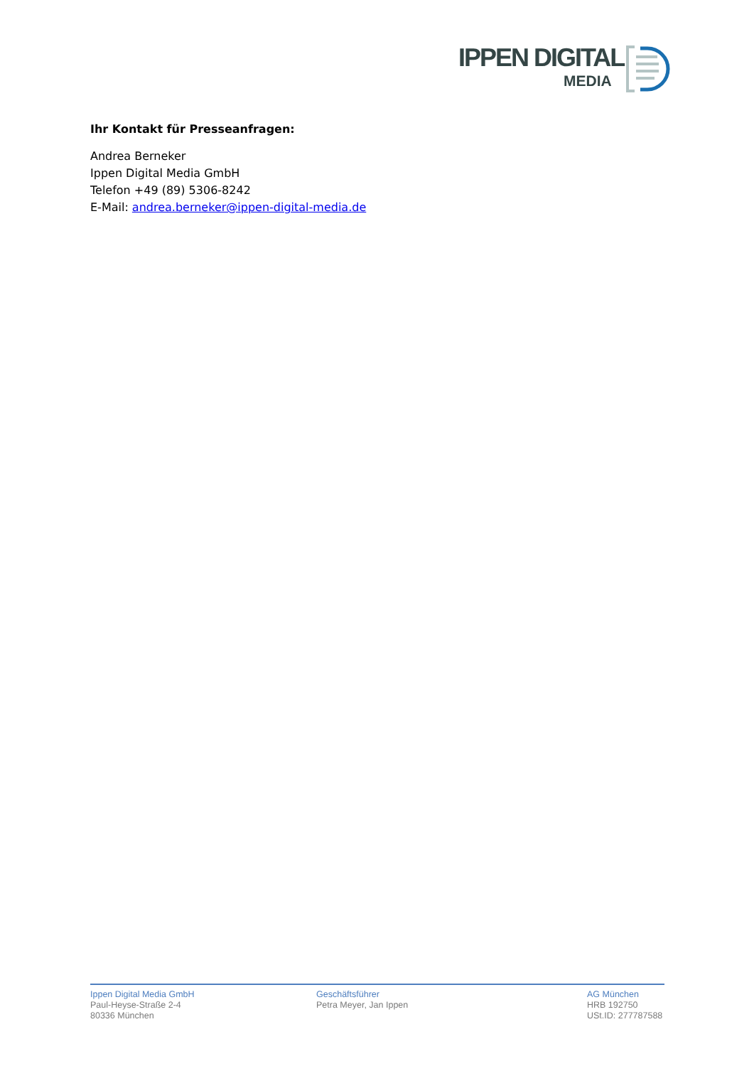IPPEN DIGITAL
MEDIA
Ihr Kontakt für Presseanfragen:
Andrea Berneker
Ippen Digital Media GmbH
Telefon +49 (89) 5306-8242
E-Mail: andrea.berneker@ippen-digital-media.de
Ippen Digital Media GmbH
Paul-Heyse-Straße 2-4
80336 München
Geschäftsführer
Petra Meyer, Jan Ippen
AG München
HRB 192750
USt.ID: 277787588